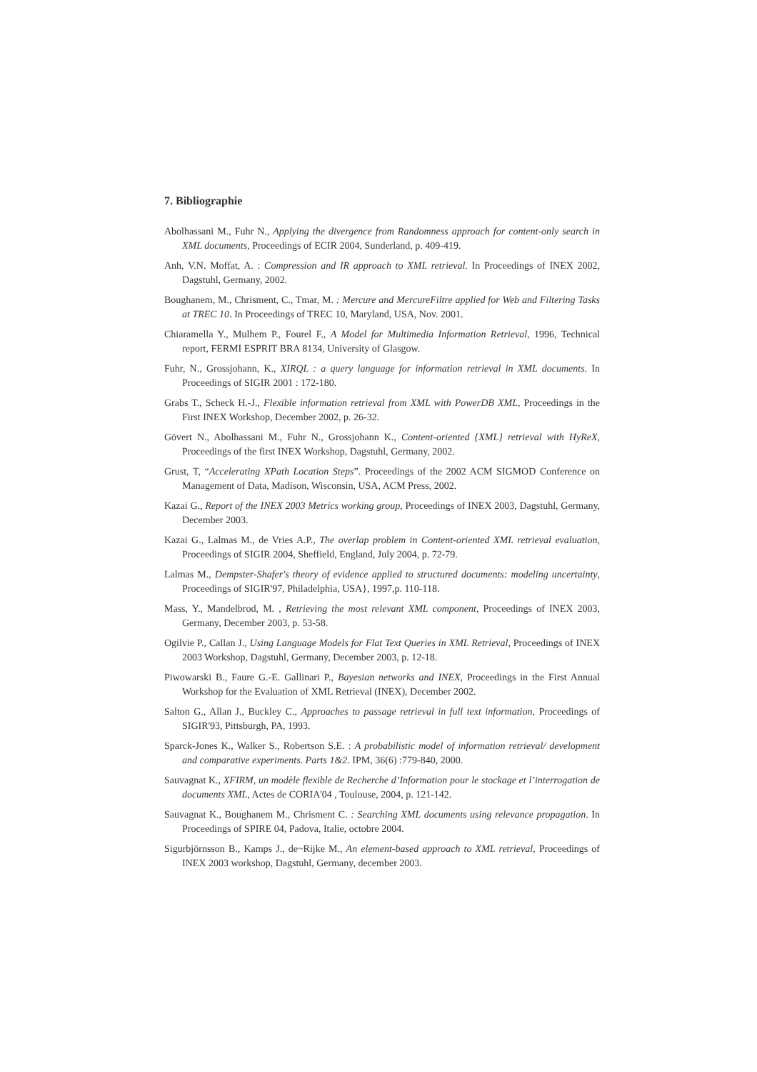7. Bibliographie
Abolhassani M., Fuhr N., Applying the divergence from Randomness approach for content-only search in XML documents, Proceedings of ECIR 2004, Sunderland, p. 409-419.
Anh, V.N. Moffat, A. : Compression and IR approach to XML retrieval. In Proceedings of INEX 2002, Dagstuhl, Germany, 2002.
Boughanem, M., Chrisment, C., Tmar, M. : Mercure and MercureFiltre applied for Web and Filtering Tasks at TREC 10. In Proceedings of TREC 10, Maryland, USA, Nov. 2001.
Chiaramella Y., Mulhem P., Fourel F., A Model for Multimedia Information Retrieval, 1996, Technical report, FERMI ESPRIT BRA 8134, University of Glasgow.
Fuhr, N., Grossjohann, K., XIRQL : a query language for information retrieval in XML documents. In Proceedings of SIGIR 2001 : 172-180.
Grabs T., Scheck H.-J., Flexible information retrieval from XML with PowerDB XML, Proceedings in the First INEX Workshop, December 2002, p. 26-32.
Gövert N., Abolhassani M., Fuhr N., Grossjohann K., Content-oriented {XML} retrieval with HyReX, Proceedings of the first INEX Workshop, Dagstuhl, Germany, 2002.
Grust, T, “Accelerating XPath Location Steps”. Proceedings of the 2002 ACM SIGMOD Conference on Management of Data, Madison, Wisconsin, USA, ACM Press, 2002.
Kazai G., Report of the INEX 2003 Metrics working group, Proceedings of INEX 2003, Dagstuhl, Germany, December 2003.
Kazai G., Lalmas M., de Vries A.P., The overlap problem in Content-oriented XML retrieval evaluation, Proceedings of SIGIR 2004, Sheffield, England, July 2004, p. 72-79.
Lalmas M., Dempster-Shafer's theory of evidence applied to structured documents: modeling uncertainty, Proceedings of SIGIR'97, Philadelphia, USA}, 1997,p. 110-118.
Mass, Y., Mandelbrod, M. , Retrieving the most relevant XML component, Proceedings of INEX 2003, Germany, December 2003, p. 53-58.
Ogilvie P., Callan J., Using Language Models for Flat Text Queries in XML Retrieval, Proceedings of INEX 2003 Workshop, Dagstuhl, Germany, December 2003, p. 12-18.
Piwowarski B., Faure G.-E. Gallinari P., Bayesian networks and INEX, Proceedings in the First Annual Workshop for the Evaluation of XML Retrieval (INEX), December 2002.
Salton G., Allan J., Buckley C., Approaches to passage retrieval in full text information, Proceedings of SIGIR'93, Pittsburgh, PA, 1993.
Sparck-Jones K., Walker S., Robertson S.E. : A probabilistic model of information retrieval/ development and comparative experiments. Parts 1&2. IPM, 36(6) :779-840, 2000.
Sauvagnat K., XFIRM, un modèle flexible de Recherche d’Information pour le stockage et l’interrogation de documents XML, Actes de CORIA'04 , Toulouse, 2004, p. 121-142.
Sauvagnat K., Boughanem M., Chrisment C. : Searching XML documents using relevance propagation. In Proceedings of SPIRE 04, Padova, Italie, octobre 2004.
Sigurbjörnsson B., Kamps J., de~Rijke M., An element-based approach to XML retrieval, Proceedings of INEX 2003 workshop, Dagstuhl, Germany, december 2003.